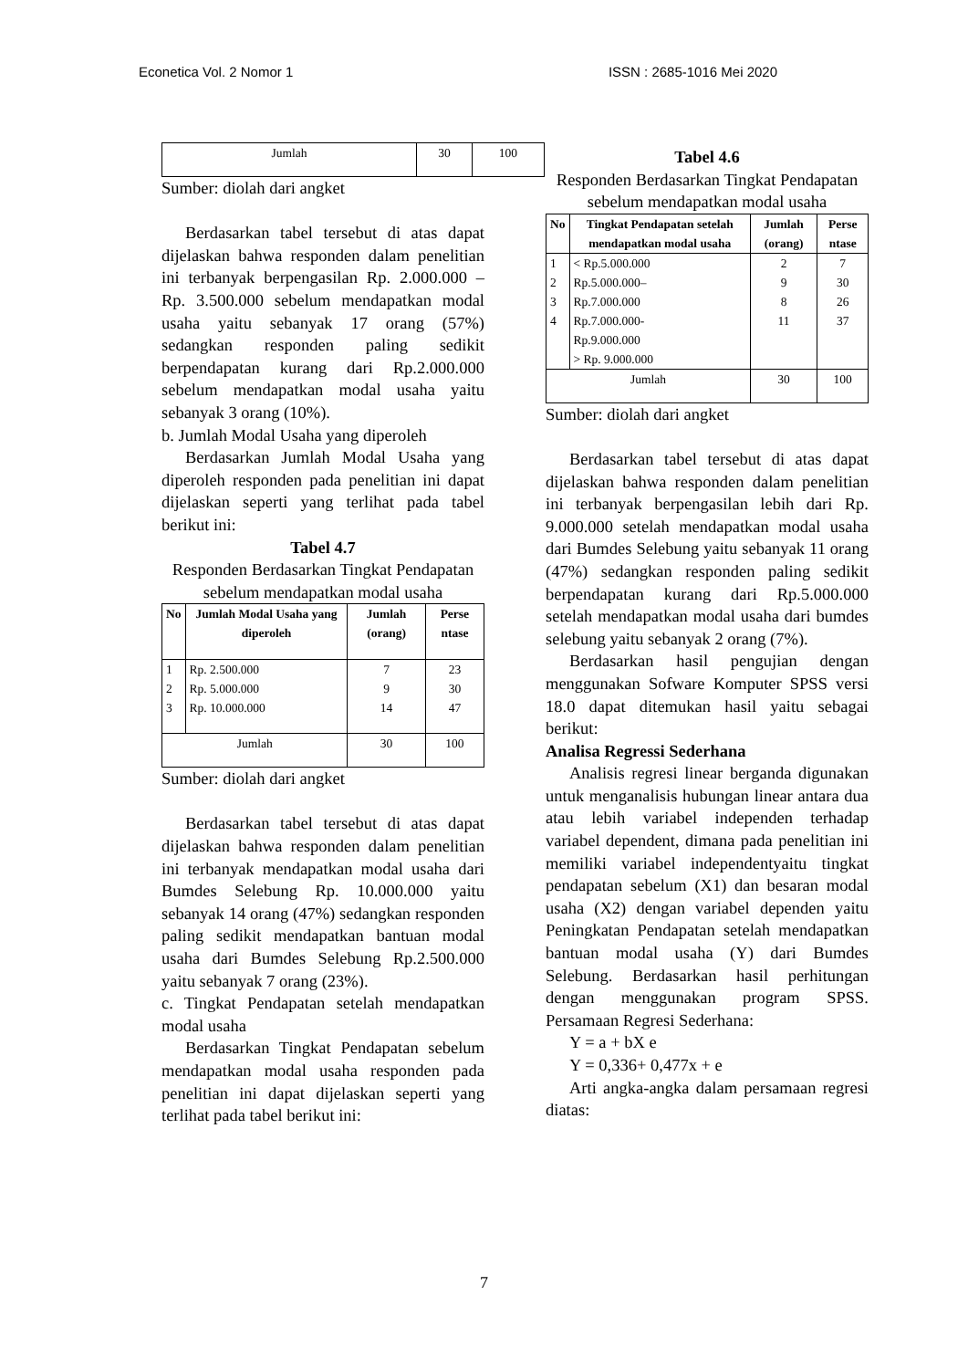Econetica Vol. 2 Nomor 1 ISSN : 2685-1016 Mei 2020
| Jumlah | 30 | 100 |
Sumber: diolah dari angket
Berdasarkan tabel tersebut di atas dapat dijelaskan bahwa responden dalam penelitian ini terbanyak berpengasilan Rp. 2.000.000 – Rp. 3.500.000 sebelum mendapatkan modal usaha yaitu sebanyak 17 orang (57%) sedangkan responden paling sedikit berpendapatan kurang dari Rp.2.000.000 sebelum mendapatkan modal usaha yaitu sebanyak 3 orang (10%).
b. Jumlah Modal Usaha yang diperoleh
Berdasarkan Jumlah Modal Usaha yang diperoleh responden pada penelitian ini dapat dijelaskan seperti yang terlihat pada tabel berikut ini:
Tabel 4.7
Responden Berdasarkan Tingkat Pendapatan sebelum mendapatkan modal usaha
| No | Jumlah Modal Usaha yang diperoleh | Jumlah (orang) | Perse ntase |
| --- | --- | --- | --- |
| 1 2 3 | Rp. 2.500.000 Rp. 5.000.000 Rp. 10.000.000 | 7 9 14 | 23 30 47 |
| Jumlah | | 30 | 100 |
Sumber: diolah dari angket
Berdasarkan tabel tersebut di atas dapat dijelaskan bahwa responden dalam penelitian ini terbanyak mendapatkan modal usaha dari Bumdes Selebung Rp. 10.000.000 yaitu sebanyak 14 orang (47%) sedangkan responden paling sedikit mendapatkan bantuan modal usaha dari Bumdes Selebung Rp.2.500.000 yaitu sebanyak 7 orang (23%).
c. Tingkat Pendapatan setelah mendapatkan modal usaha
Berdasarkan Tingkat Pendapatan sebelum mendapatkan modal usaha responden pada penelitian ini dapat dijelaskan seperti yang terlihat pada tabel berikut ini:
Tabel 4.6
Responden Berdasarkan Tingkat Pendapatan sebelum mendapatkan modal usaha
| No | Tingkat Pendapatan setelah mendapatkan modal usaha | Jumlah (orang) | Perse ntase |
| --- | --- | --- | --- |
| 1 2 3 4 | < Rp.5.000.000 Rp.5.000.000– Rp.7.000.000 Rp.7.000.000- Rp.9.000.000 > Rp. 9.000.000 | 2 9 8 11 | 7 30 26 37 |
| Jumlah | | 30 | 100 |
Sumber: diolah dari angket
Berdasarkan tabel tersebut di atas dapat dijelaskan bahwa responden dalam penelitian ini terbanyak berpengasilan lebih dari Rp. 9.000.000 setelah mendapatkan modal usaha dari Bumdes Selebung yaitu sebanyak 11 orang (47%) sedangkan responden paling sedikit berpendapatan kurang dari Rp.5.000.000 setelah mendapatkan modal usaha dari bumdes selebung yaitu sebanyak 2 orang (7%).
Berdasarkan hasil pengujian dengan menggunakan Sofware Komputer SPSS versi 18.0 dapat ditemukan hasil yaitu sebagai berikut:
Analisa Regressi Sederhana
Analisis regresi linear berganda digunakan untuk menganalisis hubungan linear antara dua atau lebih variabel independen terhadap variabel dependent, dimana pada penelitian ini memiliki variabel independentyaitu tingkat pendapatan sebelum (X1) dan besaran modal usaha (X2) dengan variabel dependen yaitu Peningkatan Pendapatan setelah mendapatkan bantuan modal usaha (Y) dari Bumdes Selebung. Berdasarkan hasil perhitungan dengan menggunakan program SPSS. Persamaan Regresi Sederhana:
Y = a + bX e
Y = 0,336+ 0,477x + e
Arti angka-angka dalam persamaan regresi diatas:
7